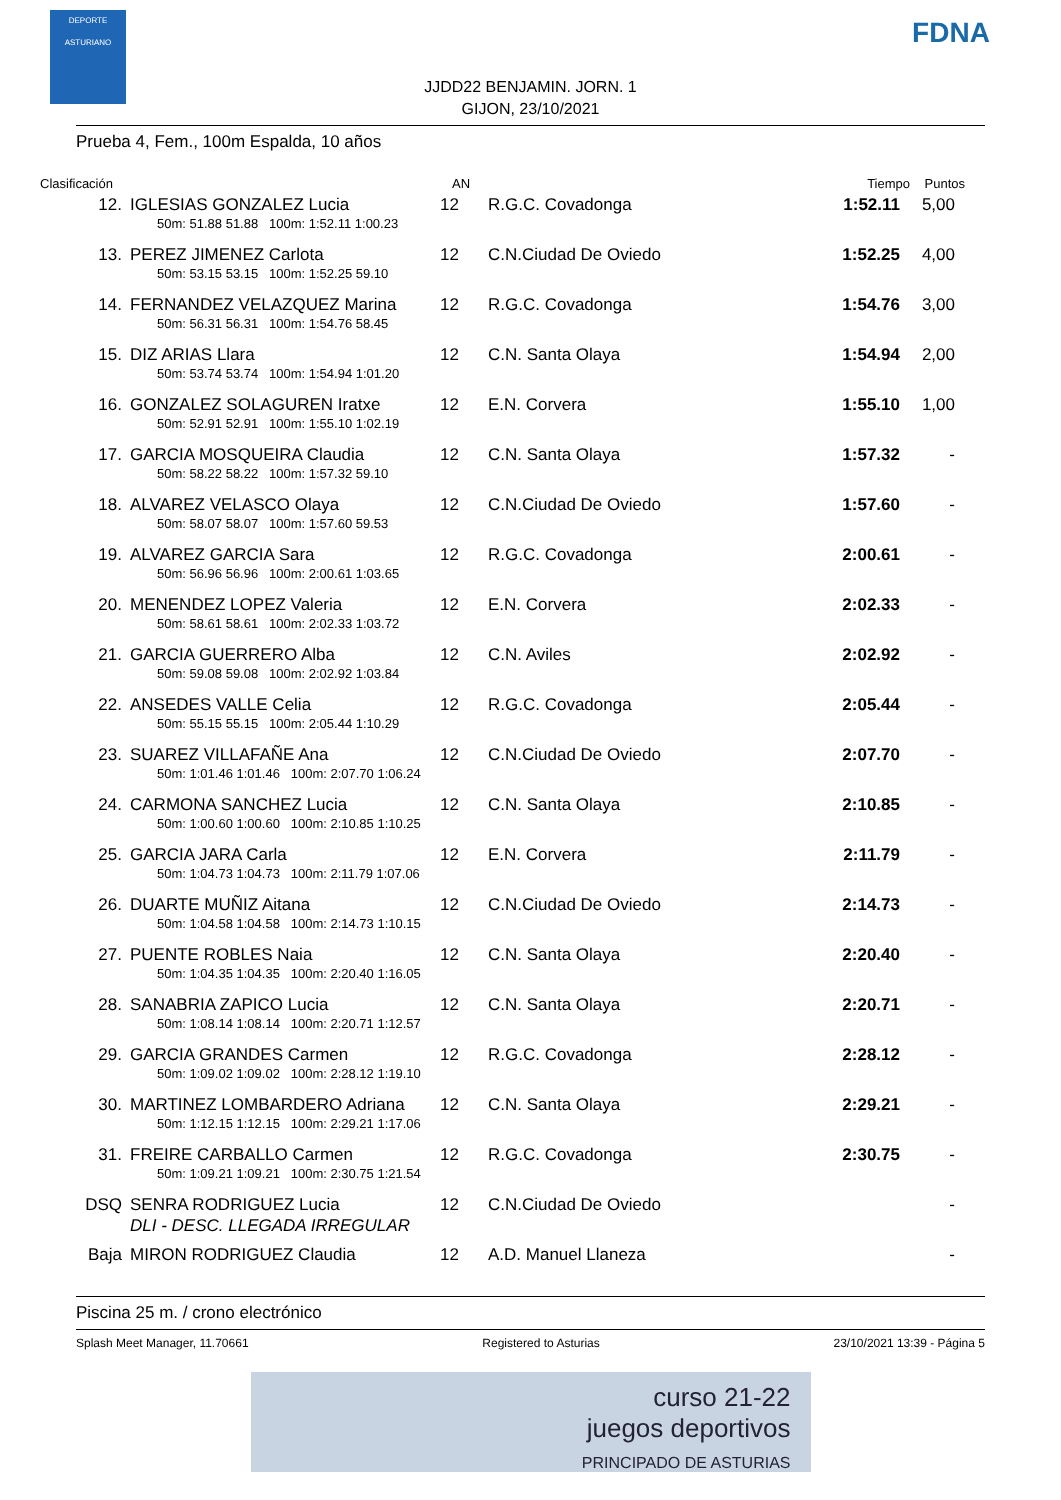DEPORTE ASTURIANO
FDNA
JJDD22 BENJAMIN. JORN. 1
GIJON, 23/10/2021
Prueba 4, Fem., 100m Espalda, 10 años
| Clasificación | | AN | | Tiempo | Puntos |
| --- | --- | --- | --- | --- | --- |
| 12. | IGLESIAS GONZALEZ Lucia | 12 | R.G.C. Covadonga | 1:52.11 | 5,00 |
| | 50m: 51.88 51.88 100m: 1:52.11 1:00.23 | | | | |
| 13. | PEREZ JIMENEZ Carlota | 12 | C.N.Ciudad De Oviedo | 1:52.25 | 4,00 |
| | 50m: 53.15 53.15 100m: 1:52.25 59.10 | | | | |
| 14. | FERNANDEZ VELAZQUEZ Marina | 12 | R.G.C. Covadonga | 1:54.76 | 3,00 |
| | 50m: 56.31 56.31 100m: 1:54.76 58.45 | | | | |
| 15. | DIZ ARIAS Llara | 12 | C.N. Santa Olaya | 1:54.94 | 2,00 |
| | 50m: 53.74 53.74 100m: 1:54.94 1:01.20 | | | | |
| 16. | GONZALEZ SOLAGUREN Iratxe | 12 | E.N. Corvera | 1:55.10 | 1,00 |
| | 50m: 52.91 52.91 100m: 1:55.10 1:02.19 | | | | |
| 17. | GARCIA MOSQUEIRA Claudia | 12 | C.N. Santa Olaya | 1:57.32 | - |
| | 50m: 58.22 58.22 100m: 1:57.32 59.10 | | | | |
| 18. | ALVAREZ VELASCO Olaya | 12 | C.N.Ciudad De Oviedo | 1:57.60 | - |
| | 50m: 58.07 58.07 100m: 1:57.60 59.53 | | | | |
| 19. | ALVAREZ GARCIA Sara | 12 | R.G.C. Covadonga | 2:00.61 | - |
| | 50m: 56.96 56.96 100m: 2:00.61 1:03.65 | | | | |
| 20. | MENENDEZ LOPEZ Valeria | 12 | E.N. Corvera | 2:02.33 | - |
| | 50m: 58.61 58.61 100m: 2:02.33 1:03.72 | | | | |
| 21. | GARCIA GUERRERO Alba | 12 | C.N. Aviles | 2:02.92 | - |
| | 50m: 59.08 59.08 100m: 2:02.92 1:03.84 | | | | |
| 22. | ANSEDES VALLE Celia | 12 | R.G.C. Covadonga | 2:05.44 | - |
| | 50m: 55.15 55.15 100m: 2:05.44 1:10.29 | | | | |
| 23. | SUAREZ VILLAFAÑE Ana | 12 | C.N.Ciudad De Oviedo | 2:07.70 | - |
| | 50m: 1:01.46 1:01.46 100m: 2:07.70 1:06.24 | | | | |
| 24. | CARMONA SANCHEZ Lucia | 12 | C.N. Santa Olaya | 2:10.85 | - |
| | 50m: 1:00.60 1:00.60 100m: 2:10.85 1:10.25 | | | | |
| 25. | GARCIA JARA Carla | 12 | E.N. Corvera | 2:11.79 | - |
| | 50m: 1:04.73 1:04.73 100m: 2:11.79 1:07.06 | | | | |
| 26. | DUARTE MUÑIZ Aitana | 12 | C.N.Ciudad De Oviedo | 2:14.73 | - |
| | 50m: 1:04.58 1:04.58 100m: 2:14.73 1:10.15 | | | | |
| 27. | PUENTE ROBLES Naia | 12 | C.N. Santa Olaya | 2:20.40 | - |
| | 50m: 1:04.35 1:04.35 100m: 2:20.40 1:16.05 | | | | |
| 28. | SANABRIA ZAPICO Lucia | 12 | C.N. Santa Olaya | 2:20.71 | - |
| | 50m: 1:08.14 1:08.14 100m: 2:20.71 1:12.57 | | | | |
| 29. | GARCIA GRANDES Carmen | 12 | R.G.C. Covadonga | 2:28.12 | - |
| | 50m: 1:09.02 1:09.02 100m: 2:28.12 1:19.10 | | | | |
| 30. | MARTINEZ LOMBARDERO Adriana | 12 | C.N. Santa Olaya | 2:29.21 | - |
| | 50m: 1:12.15 1:12.15 100m: 2:29.21 1:17.06 | | | | |
| 31. | FREIRE CARBALLO Carmen | 12 | R.G.C. Covadonga | 2:30.75 | - |
| | 50m: 1:09.21 1:09.21 100m: 2:30.75 1:21.54 | | | | |
| DSQ | SENRA RODRIGUEZ Lucia | 12 | C.N.Ciudad De Oviedo | | - |
| | DLI - DESC. LLEGADA IRREGULAR | | | | |
| Baja | MIRON RODRIGUEZ Claudia | 12 | A.D. Manuel Llaneza | | - |
Piscina 25 m. / crono electrónico
Splash Meet Manager, 11.70661 Registered to Asturias 23/10/2021 13:39 - Página 5
curso 21-22
juegos deportivos
PRINCIPADO DE ASTURIAS